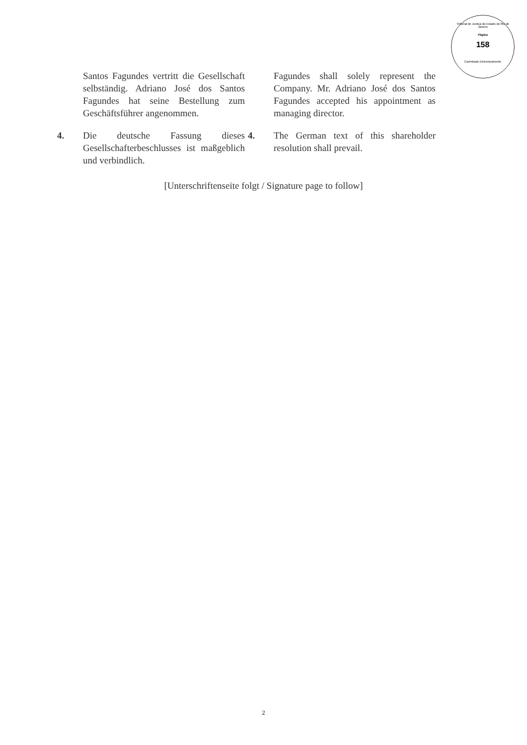Tribunal de Justiça do Estado do Rio de Janeiro
Página
158
Carimbado Eletronicamente
Santos Fagundes vertritt die Gesellschaft selbständig. Adriano José dos Santos Fagundes hat seine Bestellung zum Geschäftsführer angenommen.
Fagundes shall solely represent the Company. Mr. Adriano José dos Santos Fagundes accepted his appointment as managing director.
4. Die deutsche Fassung dieses Gesellschafterbeschlusses ist maßgeblich und verbindlich.
4. The German text of this shareholder resolution shall prevail.
[Unterschriftenseite folgt / Signature page to follow]
2